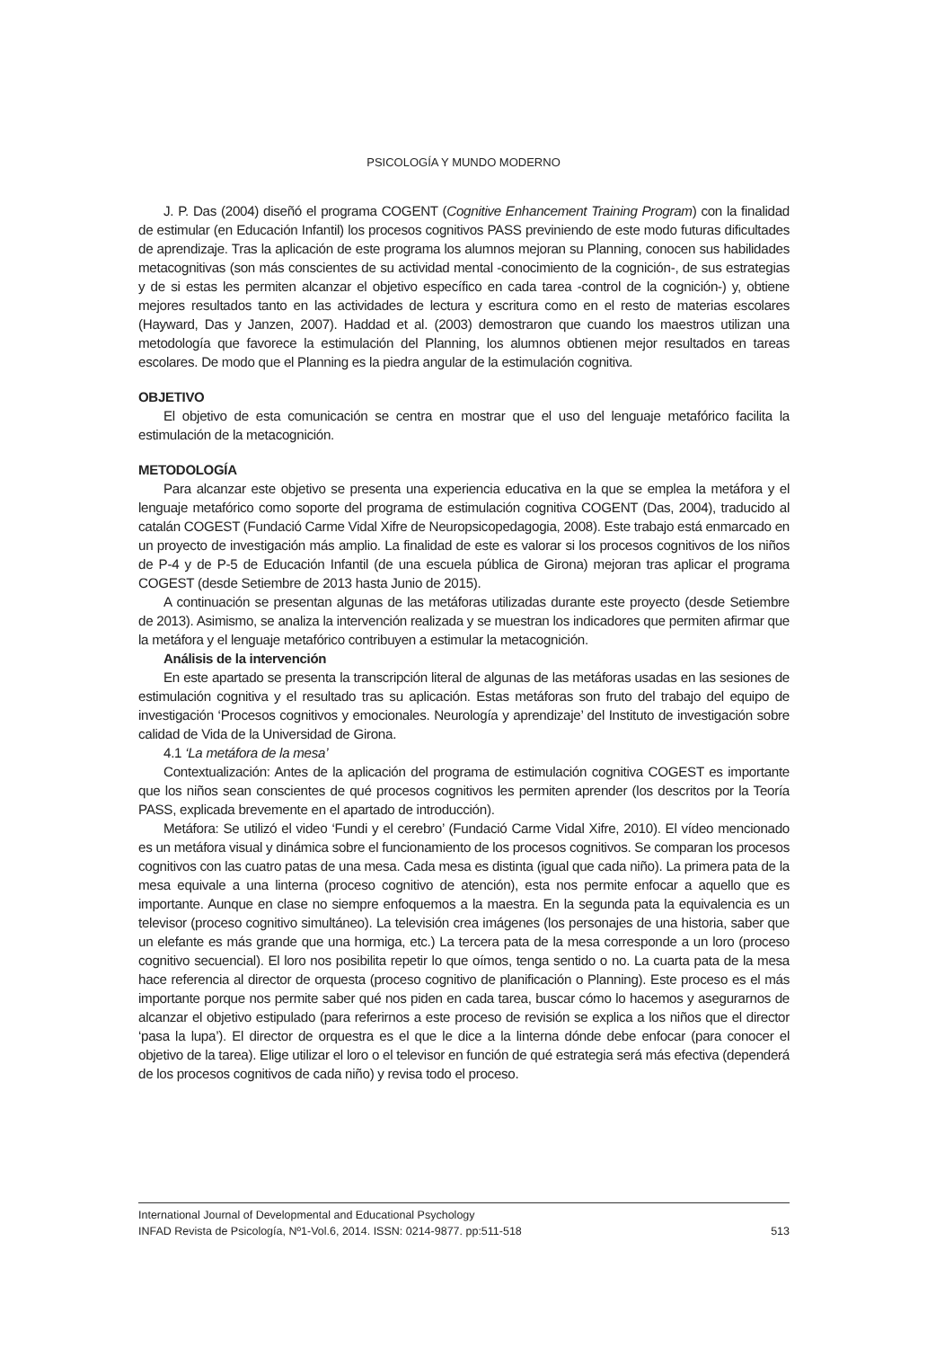PSICOLOGÍA Y MUNDO MODERNO
J. P. Das (2004) diseñó el programa COGENT (Cognitive Enhancement Training Program) con la finalidad de estimular (en Educación Infantil) los procesos cognitivos PASS previniendo de este modo futuras dificultades de aprendizaje. Tras la aplicación de este programa los alumnos mejoran su Planning, conocen sus habilidades metacognitivas (son más conscientes de su actividad mental -conocimiento de la cognición-, de sus estrategias y de si estas les permiten alcanzar el objetivo específico en cada tarea -control de la cognición-) y, obtiene mejores resultados tanto en las actividades de lectura y escritura como en el resto de materias escolares (Hayward, Das y Janzen, 2007). Haddad et al. (2003) demostraron que cuando los maestros utilizan una metodología que favorece la estimulación del Planning, los alumnos obtienen mejor resultados en tareas escolares. De modo que el Planning es la piedra angular de la estimulación cognitiva.
OBJETIVO
El objetivo de esta comunicación se centra en mostrar que el uso del lenguaje metafórico facilita la estimulación de la metacognición.
METODOLOGÍA
Para alcanzar este objetivo se presenta una experiencia educativa en la que se emplea la metáfora y el lenguaje metafórico como soporte del programa de estimulación cognitiva COGENT (Das, 2004), traducido al catalán COGEST (Fundació Carme Vidal Xifre de Neuropsicopedagogia, 2008). Este trabajo está enmarcado en un proyecto de investigación más amplio. La finalidad de este es valorar si los procesos cognitivos de los niños de P-4 y de P-5 de Educación Infantil (de una escuela pública de Girona) mejoran tras aplicar el programa COGEST (desde Setiembre de 2013 hasta Junio de 2015).
A continuación se presentan algunas de las metáforas utilizadas durante este proyecto (desde Setiembre de 2013). Asimismo, se analiza la intervención realizada y se muestran los indicadores que permiten afirmar que la metáfora y el lenguaje metafórico contribuyen a estimular la metacognición.
Análisis de la intervención
En este apartado se presenta la transcripción literal de algunas de las metáforas usadas en las sesiones de estimulación cognitiva y el resultado tras su aplicación. Estas metáforas son fruto del trabajo del equipo de investigación ‘Procesos cognitivos y emocionales. Neurología y aprendizaje’ del Instituto de investigación sobre calidad de Vida de la Universidad de Girona.
4.1 ‘La metáfora de la mesa’
Contextualización: Antes de la aplicación del programa de estimulación cognitiva COGEST es importante que los niños sean conscientes de qué procesos cognitivos les permiten aprender (los descritos por la Teoría PASS, explicada brevemente en el apartado de introducción).
Metáfora: Se utilizó el video ‘Fundi y el cerebro’ (Fundació Carme Vidal Xifre, 2010). El vídeo mencionado es un metáfora visual y dinámica sobre el funcionamiento de los procesos cognitivos. Se comparan los procesos cognitivos con las cuatro patas de una mesa. Cada mesa es distinta (igual que cada niño). La primera pata de la mesa equivale a una linterna (proceso cognitivo de atención), esta nos permite enfocar a aquello que es importante. Aunque en clase no siempre enfoquemos a la maestra. En la segunda pata la equivalencia es un televisor (proceso cognitivo simultáneo). La televisión crea imágenes (los personajes de una historia, saber que un elefante es más grande que una hormiga, etc.) La tercera pata de la mesa corresponde a un loro (proceso cognitivo secuencial). El loro nos posibilita repetir lo que oímos, tenga sentido o no. La cuarta pata de la mesa hace referencia al director de orquesta (proceso cognitivo de planificación o Planning). Este proceso es el más importante porque nos permite saber qué nos piden en cada tarea, buscar cómo lo hacemos y asegurarnos de alcanzar el objetivo estipulado (para referirnos a este proceso de revisión se explica a los niños que el director ‘pasa la lupa’). El director de orquestra es el que le dice a la linterna dónde debe enfocar (para conocer el objetivo de la tarea). Elige utilizar el loro o el televisor en función de qué estrategia será más efectiva (dependerá de los procesos cognitivos de cada niño) y revisa todo el proceso.
International Journal of Developmental and Educational Psychology
INFAD Revista de Psicología, Nº1-Vol.6, 2014. ISSN: 0214-9877. pp:511-518 513